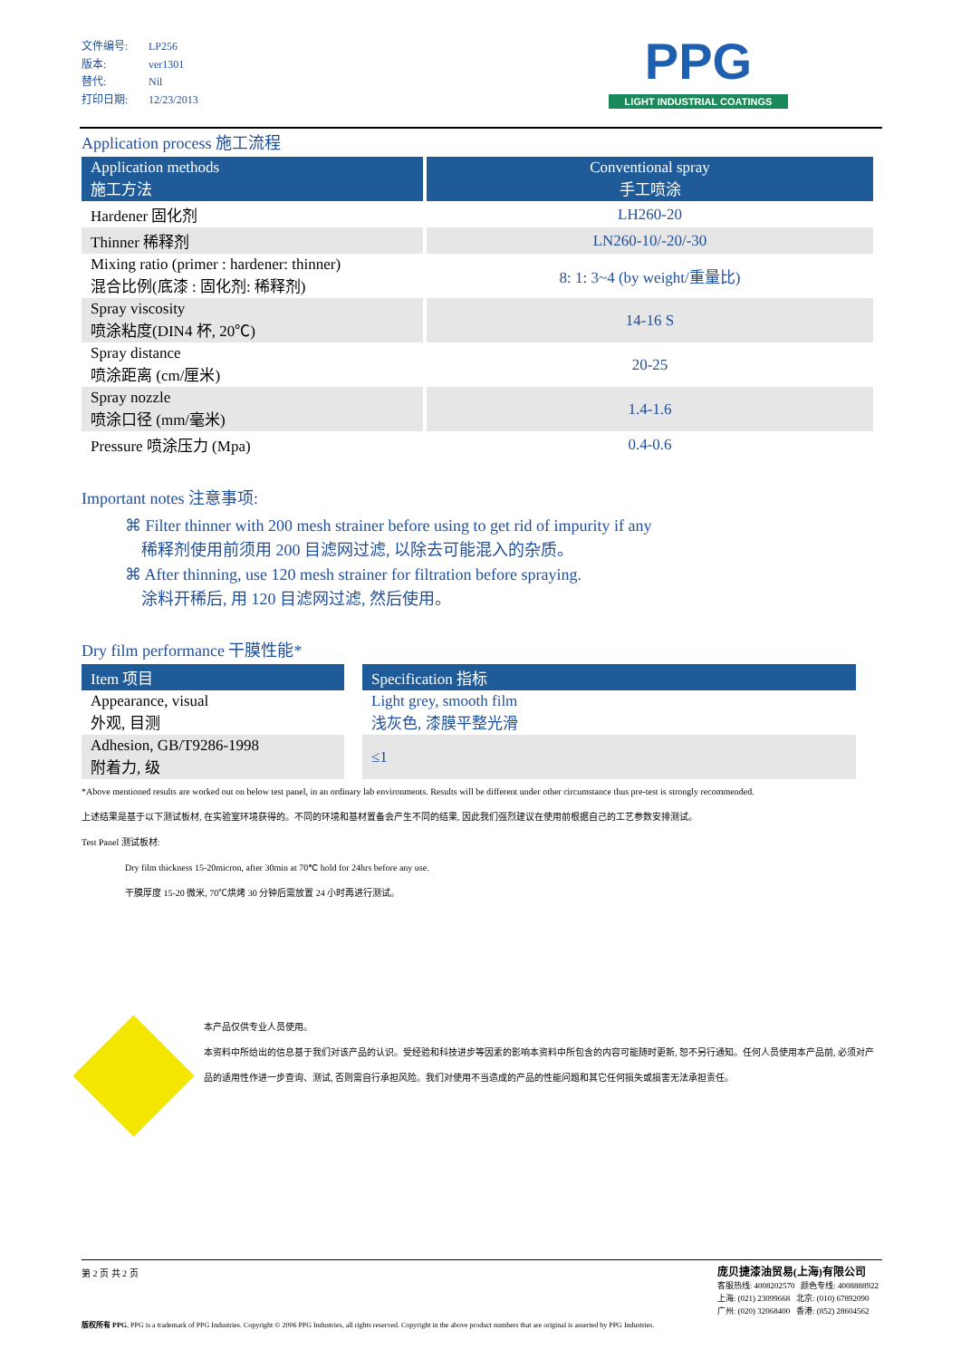文件编号: LP256
版本: ver1301
替代: Nil
打印日期: 12/23/2013
PPG
LIGHT INDUSTRIAL COATINGS
Application process 施工流程
| Application methods 施工方法 | | Conventional spray 手工喷涂 |
| --- | --- | --- |
| Hardener 固化剂 | | LH260-20 |
| Thinner 稀释剂 | | LN260-10/-20/-30 |
| Mixing ratio (primer : hardener: thinner) 混合比例(底漆 : 固化剂: 稀释剂) | | 8: 1: 3~4 (by weight/重量比) |
| Spray viscosity 喷涂粘度(DIN4 杯, 20℃) | | 14-16 S |
| Spray distance 喷涂距离 (cm/厘米) | | 20-25 |
| Spray nozzle 喷涂口径 (mm/毫米) | | 1.4-1.6 |
| Pressure 喷涂压力 (Mpa) | | 0.4-0.6 |
Important notes 注意事项:
⌘ Filter thinner with 200 mesh strainer before using to get rid of impurity if any
稀释剂使用前须用 200 目滤网过滤, 以除去可能混入的杂质。
⌘ After thinning, use 120 mesh strainer for filtration before spraying.
涂料开稀后, 用 120 目滤网过滤, 然后使用。
Dry film performance 干膜性能*
| Item 项目 | | Specification 指标 |
| --- | --- | --- |
| Appearance, visual 外观, 目测 | | Light grey, smooth film 浅灰色, 漆膜平整光滑 |
| Adhesion, GB/T9286-1998 附着力, 级 | | ≤1 |
*Above mentioned results are worked out on below test panel, in an ordinary lab environments. Results will be different under other circumstance thus pre-test is strongly recommended.
上述结果是基于以下测试板材, 在实验室环境获得的。不同的环境和基材置备会产生不同的结果, 因此我们强烈建议在使用前根据自己的工艺参数安排测试。
Test Panel 测试板材:
Dry film thickness 15-20micron, after 30min at 70℃ hold for 24hrs before any use.
干膜厚度 15-20 微米, 70℃烘烤 30 分钟后需放置 24 小时再进行测试。
本产品仅供专业人员使用。
本资料中所给出的信息基于我们对该产品的认识。受经验和科技进步等因素的影响本资料中所包含的内容可能随时更新, 恕不另行通知。任何人员使用本产品前, 必须对产品的适用性作进一步查询、测试, 否则需自行承担风险。我们对使用不当造成的产品的性能问题和其它任何损失或损害无法承担责任。
第 2 页 共 2 页
庞贝捷漆油贸易(上海)有限公司
客服热线: 4008202570 颜色专线: 4008888922
上海: (021) 23099668 北京: (010) 67892090
广州: (020) 32068400 香港: (852) 28604562
版权所有 PPG, PPG is a trademark of PPG Industries. Copyright © 2006 PPG Industries, all rights reserved. Copyright in the above product numbers that are original is asserted by PPG Industries.